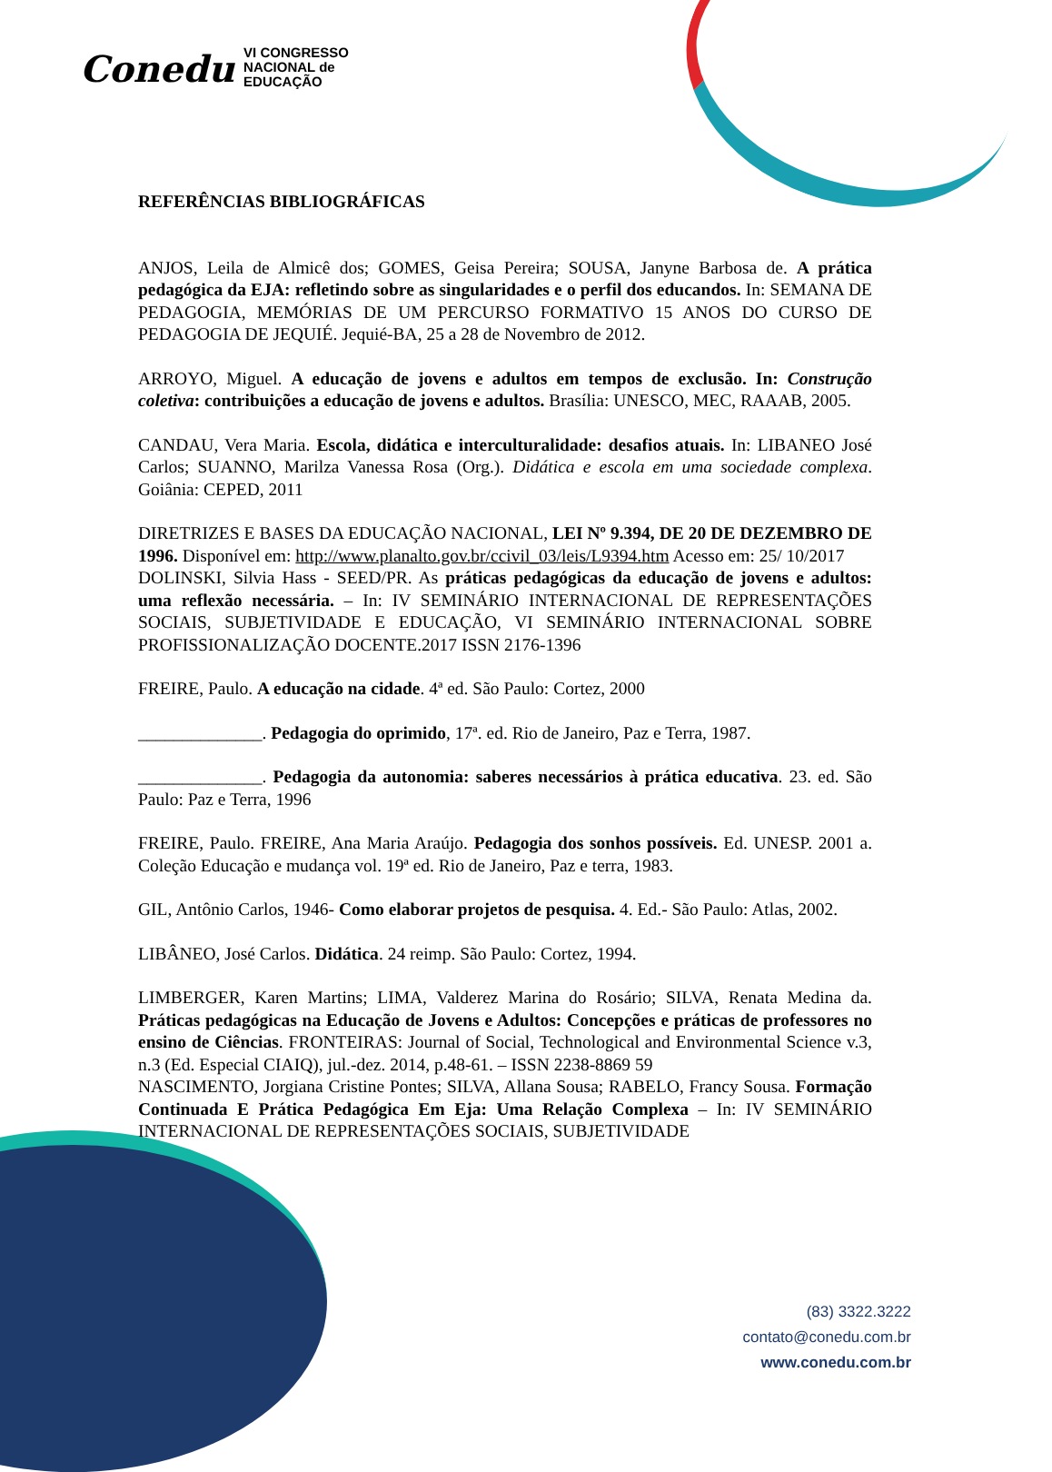Conedu VI CONGRESSO
NACIONAL de
EDUCAÇÃO
REFERÊNCIAS BIBLIOGRÁFICAS
ANJOS, Leila de Almicê dos; GOMES, Geisa Pereira; SOUSA, Janyne Barbosa de. A prática pedagógica da EJA: refletindo sobre as singularidades e o perfil dos educandos. In: SEMANA DE PEDAGOGIA, MEMÓRIAS DE UM PERCURSO FORMATIVO 15 ANOS DO CURSO DE PEDAGOGIA DE JEQUIÉ. Jequié-BA, 25 a 28 de Novembro de 2012.
ARROYO, Miguel. A educação de jovens e adultos em tempos de exclusão. In: Construção coletiva: contribuições a educação de jovens e adultos. Brasília: UNESCO, MEC, RAAAB, 2005.
CANDAU, Vera Maria. Escola, didática e interculturalidade: desafios atuais. In: LIBANEO José Carlos; SUANNO, Marilza Vanessa Rosa (Org.). Didática e escola em uma sociedade complexa. Goiânia: CEPED, 2011
DIRETRIZES E BASES DA EDUCAÇÃO NACIONAL, LEI Nº 9.394, DE 20 DE DEZEMBRO DE 1996. Disponível em: http://www.planalto.gov.br/ccivil_03/leis/L9394.htm Acesso em: 25/ 10/2017
DOLINSKI, Silvia Hass - SEED/PR. As práticas pedagógicas da educação de jovens e adultos: uma reflexão necessária. – In: IV SEMINÁRIO INTERNACIONAL DE REPRESENTAÇÕES SOCIAIS, SUBJETIVIDADE E EDUCAÇÃO, VI SEMINÁRIO INTERNACIONAL SOBRE PROFISSIONALIZAÇÃO DOCENTE.2017 ISSN 2176-1396
FREIRE, Paulo. A educação na cidade. 4ª ed. São Paulo: Cortez, 2000
______________. Pedagogia do oprimido, 17ª. ed. Rio de Janeiro, Paz e Terra, 1987.
______________. Pedagogia da autonomia: saberes necessários à prática educativa. 23. ed. São Paulo: Paz e Terra, 1996
FREIRE, Paulo. FREIRE, Ana Maria Araújo. Pedagogia dos sonhos possíveis. Ed. UNESP. 2001 a. Coleção Educação e mudança vol. 19ª ed. Rio de Janeiro, Paz e terra, 1983.
GIL, Antônio Carlos, 1946- Como elaborar projetos de pesquisa. 4. Ed.- São Paulo: Atlas, 2002.
LIBÂNEO, José Carlos. Didática. 24 reimp. São Paulo: Cortez, 1994.
LIMBERGER, Karen Martins; LIMA, Valderez Marina do Rosário; SILVA, Renata Medina da. Práticas pedagógicas na Educação de Jovens e Adultos: Concepções e práticas de professores no ensino de Ciências. FRONTEIRAS: Journal of Social, Technological and Environmental Science v.3, n.3 (Ed. Especial CIAIQ), jul.-dez. 2014, p.48-61. – ISSN 2238-8869 59
NASCIMENTO, Jorgiana Cristine Pontes; SILVA, Allana Sousa; RABELO, Francy Sousa. Formação Continuada E Prática Pedagógica Em Eja: Uma Relação Complexa – In: IV SEMINÁRIO INTERNACIONAL DE REPRESENTAÇÕES SOCIAIS, SUBJETIVIDADE
(83) 3322.3222
contato@conedu.com.br
www.conedu.com.br